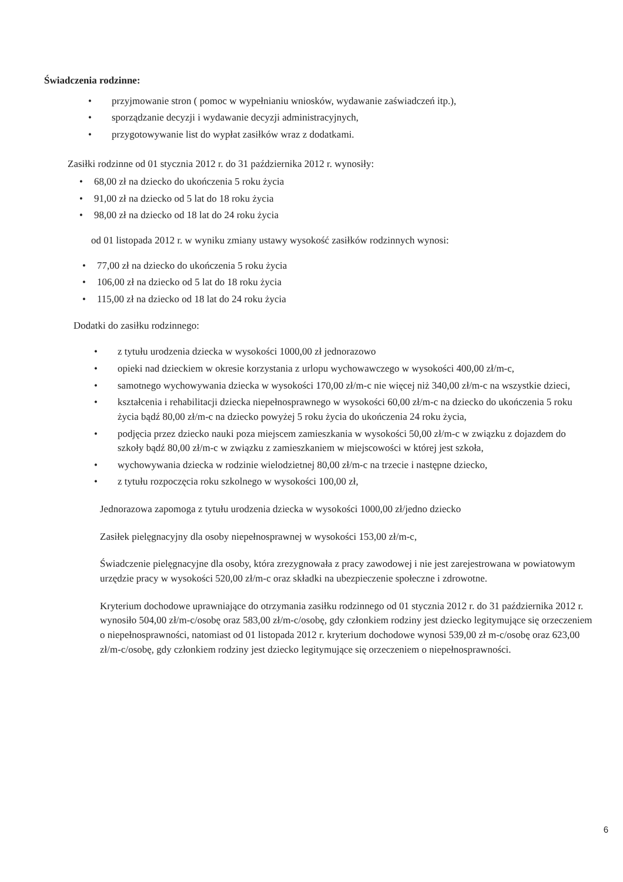Świadczenia rodzinne:
• przyjmowanie stron ( pomoc w wypełnianiu wniosków, wydawanie zaświadczeń itp.),
• sporządzanie decyzji i wydawanie decyzji administracyjnych,
• przygotowywanie list do wypłat zasiłków wraz z dodatkami.
Zasiłki rodzinne od 01 stycznia 2012 r. do 31 października 2012 r. wynosiły:
• 68,00 zł na dziecko do ukończenia 5 roku życia
• 91,00 zł na dziecko od 5 lat do 18 roku życia
• 98,00 zł na dziecko od 18 lat do 24 roku życia
od 01 listopada 2012 r. w wyniku zmiany ustawy wysokość zasiłków rodzinnych wynosi:
• 77,00 zł na dziecko do ukończenia 5 roku życia
• 106,00 zł na dziecko od 5 lat do 18 roku życia
• 115,00 zł na dziecko od 18 lat do 24 roku życia
Dodatki do zasiłku rodzinnego:
• z tytułu urodzenia dziecka w wysokości 1000,00 zł jednorazowo
• opieki nad dzieckiem w okresie korzystania z urlopu wychowawczego w wysokości 400,00 zł/m-c,
• samotnego wychowywania dziecka w wysokości 170,00 zł/m-c nie więcej niż 340,00 zł/m-c na wszystkie dzieci,
• kształcenia i rehabilitacji dziecka niepełnosprawnego w wysokości 60,00 zł/m-c na dziecko do ukończenia 5 roku życia bądź 80,00 zł/m-c na dziecko powyżej 5 roku życia do ukończenia 24 roku życia,
• podjęcia przez dziecko nauki poza miejscem zamieszkania w wysokości 50,00 zł/m-c w związku z dojazdem do szkoły bądź 80,00 zł/m-c w związku z zamieszkaniem w miejscowości w której jest szkoła,
• wychowywania dziecka w rodzinie wielodzietnej 80,00 zł/m-c na trzecie i następne dziecko,
• z tytułu rozpoczęcia roku szkolnego w wysokości 100,00 zł,
Jednorazowa zapomoga z tytułu urodzenia dziecka w wysokości 1000,00 zł/jedno dziecko
Zasiłek pielęgnacyjny dla osoby niepełnosprawnej w wysokości 153,00 zł/m-c,
Świadczenie pielęgnacyjne dla osoby, która zrezygnowała z pracy zawodowej i nie jest zarejestrowana w powiatowym urzędzie pracy w wysokości 520,00 zł/m-c oraz składki na ubezpieczenie społeczne i zdrowotne.
Kryterium dochodowe uprawniające do otrzymania zasiłku rodzinnego od 01 stycznia 2012 r. do 31 października 2012 r. wynosiło 504,00 zł/m-c/osobę oraz 583,00 zł/m-c/osobę, gdy członkiem rodziny jest dziecko legitymujące się orzeczeniem o niepełnosprawności, natomiast od 01 listopada 2012 r. kryterium dochodowe wynosi 539,00 zł m-c/osobę oraz 623,00 zł/m-c/osobę, gdy członkiem rodziny jest dziecko legitymujące się orzeczeniem o niepełnosprawności.
6